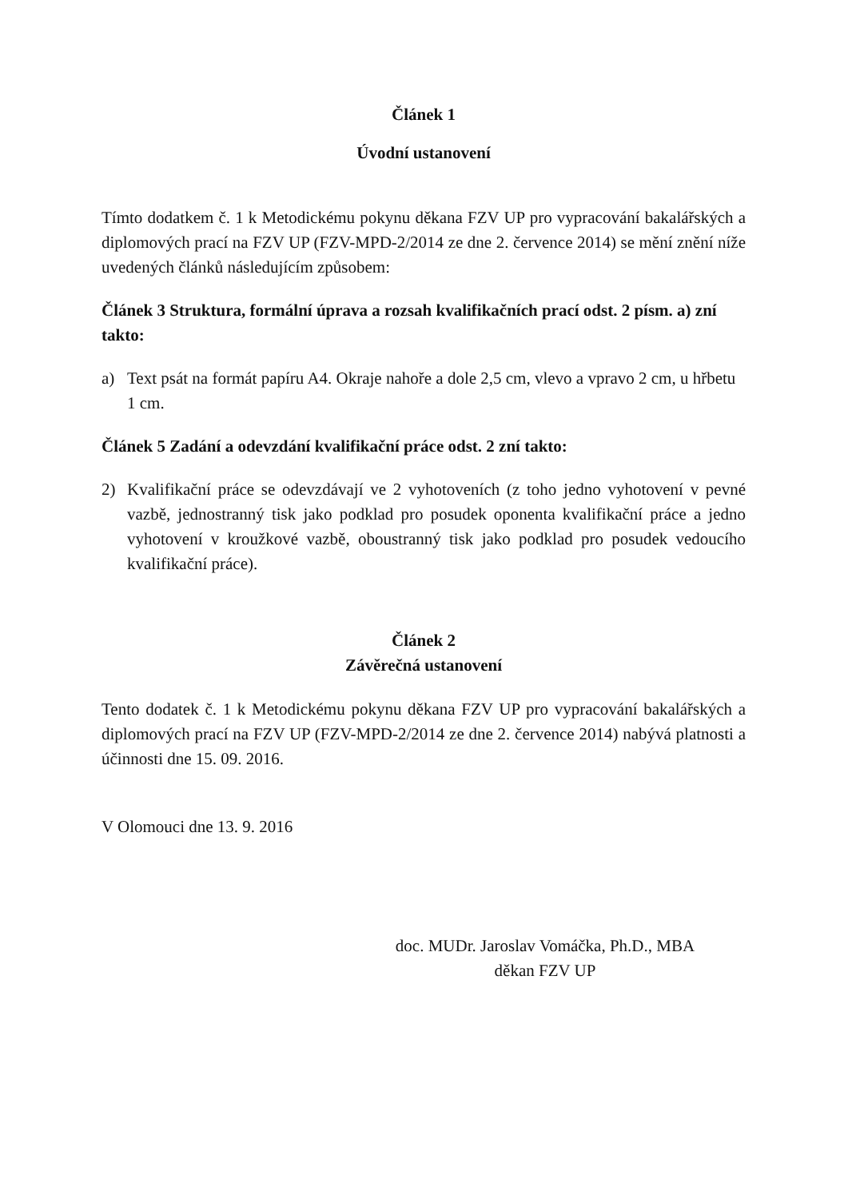Článek 1
Úvodní ustanovení
Tímto dodatkem č. 1 k Metodickému pokynu děkana FZV UP pro vypracování bakalářských a diplomových prací na FZV UP (FZV-MPD-2/2014 ze dne 2. července 2014) se mění znění níže uvedených článků následujícím způsobem:
Článek 3 Struktura, formální úprava a rozsah kvalifikačních prací odst. 2 písm. a) zní takto:
a) Text psát na formát papíru A4. Okraje nahoře a dole 2,5 cm, vlevo a vpravo 2 cm, u hřbetu 1 cm.
Článek 5 Zadání a odevzdání kvalifikační práce odst. 2 zní takto:
2) Kvalifikační práce se odevzdávají ve 2 vyhotoveních (z toho jedno vyhotovení v pevné vazbě, jednostranný tisk jako podklad pro posudek oponenta kvalifikační práce a jedno vyhotovení v kroužkové vazbě, oboustranný tisk jako podklad pro posudek vedoucího kvalifikační práce).
Článek 2
Závěrečná ustanovení
Tento dodatek č. 1 k Metodickému pokynu děkana FZV UP pro vypracování bakalářských a diplomových prací na FZV UP (FZV-MPD-2/2014 ze dne 2. července 2014) nabývá platnosti a účinnosti dne 15. 09. 2016.
V Olomouci dne 13. 9. 2016
doc. MUDr. Jaroslav Vomáčka, Ph.D., MBA
děkan FZV UP